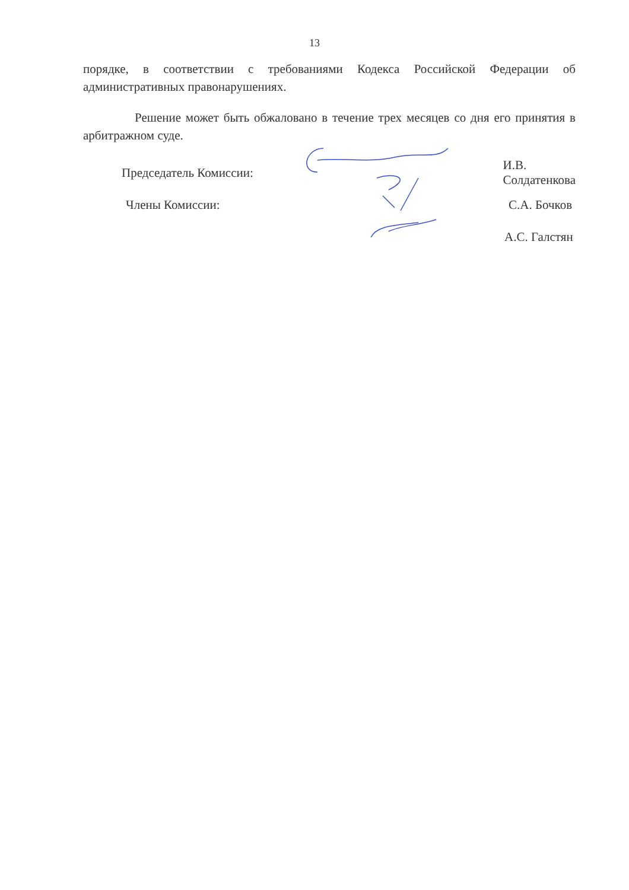13
порядке, в соответствии с требованиями Кодекса Российской Федерации об административных правонарушениях.
Решение может быть обжаловано в течение трех месяцев со дня его принятия в арбитражном суде.
Председатель Комиссии: И.В. Солдатенкова
Члены Комиссии: С.А. Бочков
А.С. Галстян